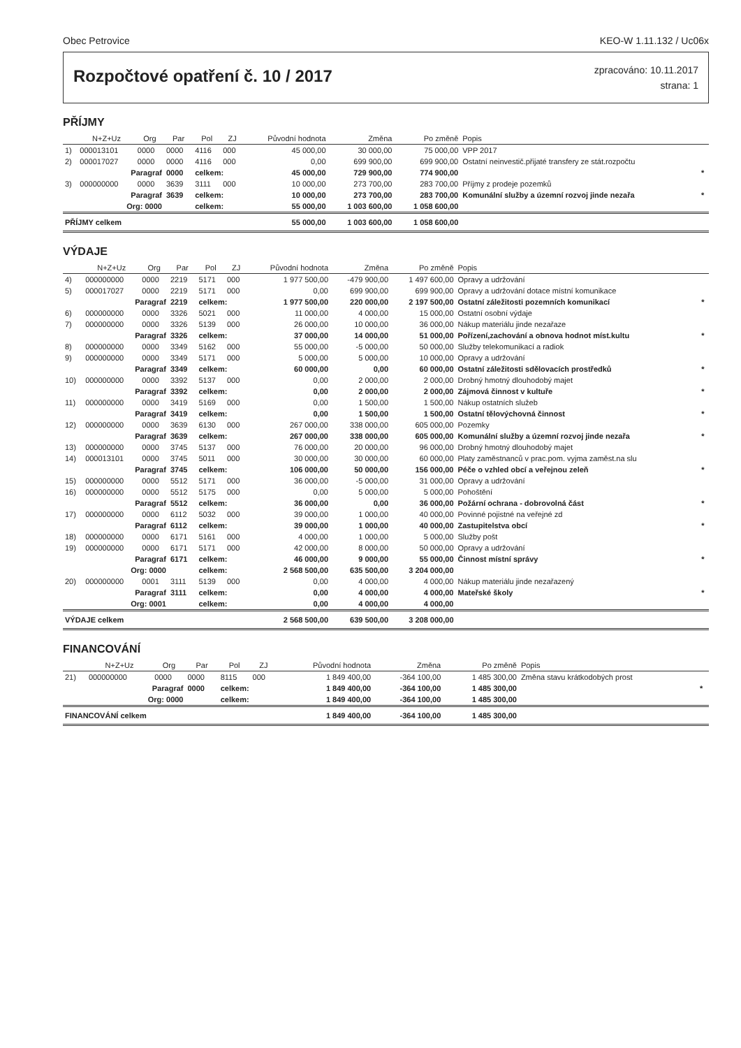Obec Petrovice KEO-W 1.11.132 / Uc06x
Rozpočtové opatření č. 10 / 2017
zpracováno: 10.11.2017
strana: 1
PŘÍJMY
| | N+Z+Uz | Org | Par | Pol | ZJ | Původní hodnota | Změna | Po změně | Popis | |
| --- | --- | --- | --- | --- | --- | --- | --- | --- | --- | --- |
| 1) | 000013101 | 0000 | 0000 | 4116 | 000 | 45 000,00 | 30 000,00 | 75 000,00 | VPP 2017 | |
| 2) | 000017027 | 0000 | 0000 | 4116 | 000 | 0,00 | 699 900,00 | 699 900,00 | Ostatní neinvestič.přijaté transfery ze stát.rozpočtu | |
| | Paragraf | | 0000 | celkem: | | 45 000,00 | 729 900,00 | 774 900,00 | | * |
| 3) | 000000000 | 0000 | 3639 | 3111 | 000 | 10 000,00 | 273 700,00 | 283 700,00 | Příjmy z prodeje pozemků | |
| | Paragraf | | 3639 | celkem: | | 10 000,00 | 273 700,00 | 283 700,00 | Komunální služby a územní rozvoj jinde nezařa | * |
| | Org: 0000 | | | celkem: | | 55 000,00 | 1 003 600,00 | 1 058 600,00 | | |
| PŘÍJMY celkem | | | | | | 55 000,00 | 1 003 600,00 | 1 058 600,00 | | |
VÝDAJE
| | N+Z+Uz | Org | Par | Pol | ZJ | Původní hodnota | Změna | Po změně | Popis | |
| --- | --- | --- | --- | --- | --- | --- | --- | --- | --- | --- |
| 4) | 000000000 | 0000 | 2219 | 5171 | 000 | 1 977 500,00 | -479 900,00 | 1 497 600,00 | Opravy a udržování | |
| 5) | 000017027 | 0000 | 2219 | 5171 | 000 | 0,00 | 699 900,00 | 699 900,00 | Opravy a udržování dotace místní komunikace | |
| | Paragraf | | 2219 | celkem: | | 1 977 500,00 | 220 000,00 | 2 197 500,00 | Ostatní záležitosti pozemních komunikací | * |
| 6) | 000000000 | 0000 | 3326 | 5021 | 000 | 11 000,00 | 4 000,00 | 15 000,00 | Ostatní osobní výdaje | |
| 7) | 000000000 | 0000 | 3326 | 5139 | 000 | 26 000,00 | 10 000,00 | 36 000,00 | Nákup materiálu jinde nezařaze | |
| | Paragraf | | 3326 | celkem: | | 37 000,00 | 14 000,00 | 51 000,00 | Pořízení,zachování a obnova hodnot míst.kultu | * |
| 8) | 000000000 | 0000 | 3349 | 5162 | 000 | 55 000,00 | -5 000,00 | 50 000,00 | Služby telekomunikací a radiok | |
| 9) | 000000000 | 0000 | 3349 | 5171 | 000 | 5 000,00 | 5 000,00 | 10 000,00 | Opravy a udržování | |
| | Paragraf | | 3349 | celkem: | | 60 000,00 | 0,00 | 60 000,00 | Ostatní záležitosti sdělovacích prostředků | * |
| 10) | 000000000 | 0000 | 3392 | 5137 | 000 | 0,00 | 2 000,00 | 2 000,00 | Drobný hmotný dlouhodobý majet | |
| | Paragraf | | 3392 | celkem: | | 0,00 | 2 000,00 | 2 000,00 | Zájmová činnost v kultuře | * |
| 11) | 000000000 | 0000 | 3419 | 5169 | 000 | 0,00 | 1 500,00 | 1 500,00 | Nákup ostatních služeb | |
| | Paragraf | | 3419 | celkem: | | 0,00 | 1 500,00 | 1 500,00 | Ostatní tělovýchovná činnost | * |
| 12) | 000000000 | 0000 | 3639 | 6130 | 000 | 267 000,00 | 338 000,00 | 605 000,00 | Pozemky | |
| | Paragraf | | 3639 | celkem: | | 267 000,00 | 338 000,00 | 605 000,00 | Komunální služby a územní rozvoj jinde nezařa | * |
| 13) | 000000000 | 0000 | 3745 | 5137 | 000 | 76 000,00 | 20 000,00 | 96 000,00 | Drobný hmotný dlouhodobý majet | |
| 14) | 000013101 | 0000 | 3745 | 5011 | 000 | 30 000,00 | 30 000,00 | 60 000,00 | Platy zaměstnanců v prac.pom. vyjma zaměst.na slu | |
| | Paragraf | | 3745 | celkem: | | 106 000,00 | 50 000,00 | 156 000,00 | Péče o vzhled obcí a veřejnou zeleň | * |
| 15) | 000000000 | 0000 | 5512 | 5171 | 000 | 36 000,00 | -5 000,00 | 31 000,00 | Opravy a udržování | |
| 16) | 000000000 | 0000 | 5512 | 5175 | 000 | 0,00 | 5 000,00 | 5 000,00 | Pohoštění | |
| | Paragraf | | 5512 | celkem: | | 36 000,00 | 0,00 | 36 000,00 | Požární ochrana - dobrovolná část | * |
| 17) | 000000000 | 0000 | 6112 | 5032 | 000 | 39 000,00 | 1 000,00 | 40 000,00 | Povinné pojistné na veřejné zd | |
| | Paragraf | | 6112 | celkem: | | 39 000,00 | 1 000,00 | 40 000,00 | Zastupitelstva obcí | * |
| 18) | 000000000 | 0000 | 6171 | 5161 | 000 | 4 000,00 | 1 000,00 | 5 000,00 | Služby pošt | |
| 19) | 000000000 | 0000 | 6171 | 5171 | 000 | 42 000,00 | 8 000,00 | 50 000,00 | Opravy a udržování | |
| | Paragraf | | 6171 | celkem: | | 46 000,00 | 9 000,00 | 55 000,00 | Činnost místní správy | * |
| | Org: 0000 | | | celkem: | | 2 568 500,00 | 635 500,00 | 3 204 000,00 | | |
| 20) | 000000000 | 0001 | 3111 | 5139 | 000 | 0,00 | 4 000,00 | 4 000,00 | Nákup materiálu jinde nezařazený | |
| | Paragraf | | 3111 | celkem: | | 0,00 | 4 000,00 | 4 000,00 | Mateřské školy | * |
| | Org: 0001 | | | celkem: | | 0,00 | 4 000,00 | 4 000,00 | | |
| VÝDAJE celkem | | | | | | 2 568 500,00 | 639 500,00 | 3 208 000,00 | | |
FINANCOVÁNÍ
| | N+Z+Uz | Org | Par | Pol | ZJ | Původní hodnota | Změna | Po změně | Popis | |
| --- | --- | --- | --- | --- | --- | --- | --- | --- | --- | --- |
| 21) | 000000000 | 0000 | 0000 | 8115 | 000 | 1 849 400,00 | -364 100,00 | 1 485 300,00 | Změna stavu krátkodobých prost | |
| | Paragraf | | 0000 | celkem: | | 1 849 400,00 | -364 100,00 | 1 485 300,00 | | * |
| | Org: 0000 | | | celkem: | | 1 849 400,00 | -364 100,00 | 1 485 300,00 | | |
| FINANCOVÁNÍ celkem | | | | | | 1 849 400,00 | -364 100,00 | 1 485 300,00 | | |